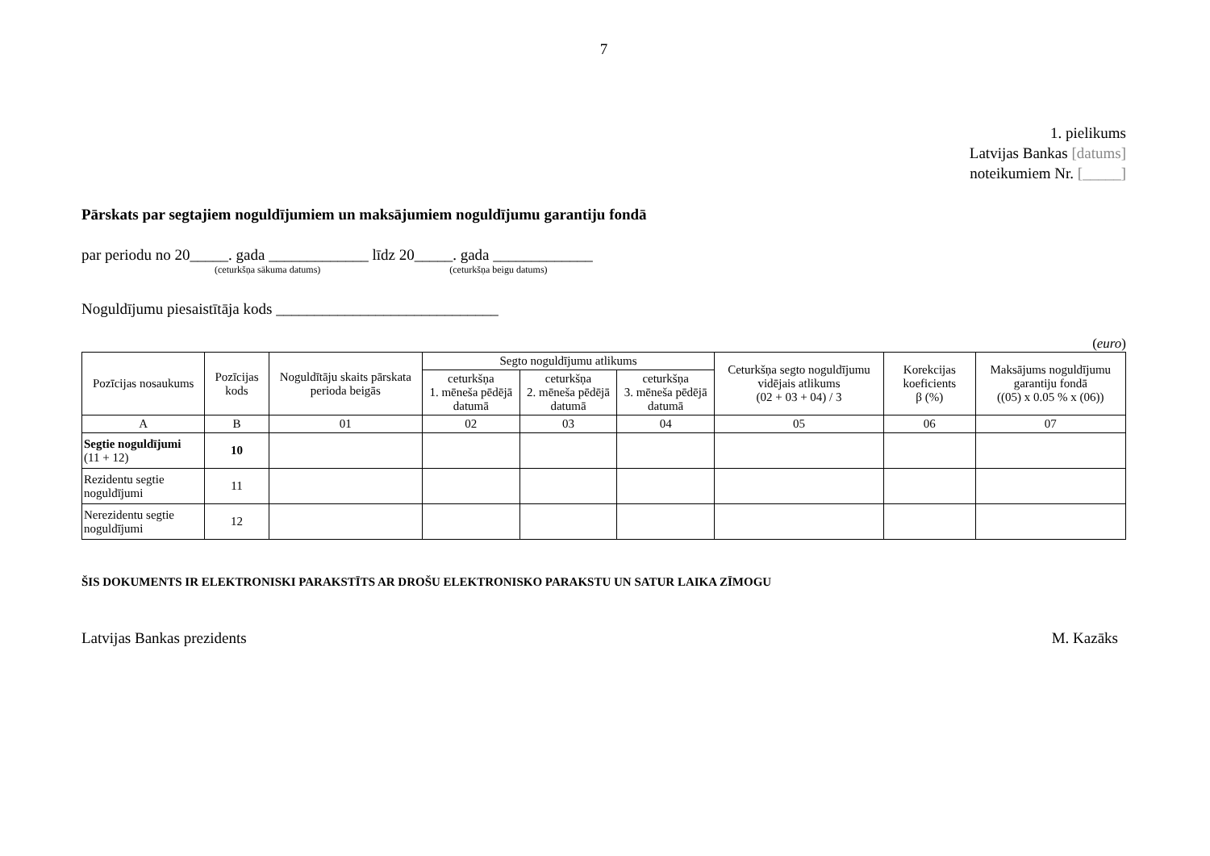7
1. pielikums
Latvijas Bankas [datums]
noteikumiem Nr. [_____]
Pārskats par segtajiem noguldījumiem un maksājumiem noguldījumu garantiju fondā
par periodu no 20_____. gada _____________ līdz 20_____. gada _____________
(ceturkšņa sākuma datums) (ceturkšņa beigu datums)
Noguldījumu piesaistītāja kods _____________________________
(euro)
| Pozīcijas nosaukums | Pozīcijas kods | Noguldītāju skaits pārskata perioda beigās | Segto noguldījumu atlikums | | | Ceturkšņa segto noguldījumu vidējais atlikums (02 + 03 + 04) / 3 | Korekcijas koeficients β (%) | Maksājums noguldījumu garantiju fondā ((05) x 0.05 % x (06)) |
| --- | --- | --- | --- | --- | --- | --- | --- | --- |
| | | | ceturkšņa 1. mēneša pēdējā datumā | ceturkšņa 2. mēneša pēdējā datumā | ceturkšņa 3. mēneša pēdējā datumā | | | |
| A | B | 01 | 02 | 03 | 04 | 05 | 06 | 07 |
| Segtie noguldījumi (11 + 12) | 10 | | | | | | | |
| Rezidentu segtie noguldījumi | 11 | | | | | | | |
| Nerezidentu segtie noguldījumi | 12 | | | | | | | |
ŠIS DOKUMENTS IR ELEKTRONISKI PARAKSTĪTS AR DROŠU ELEKTRONISKO PARAKSTU UN SATUR LAIKA ZĪMOGU
Latvijas Bankas prezidents M. Kazāks